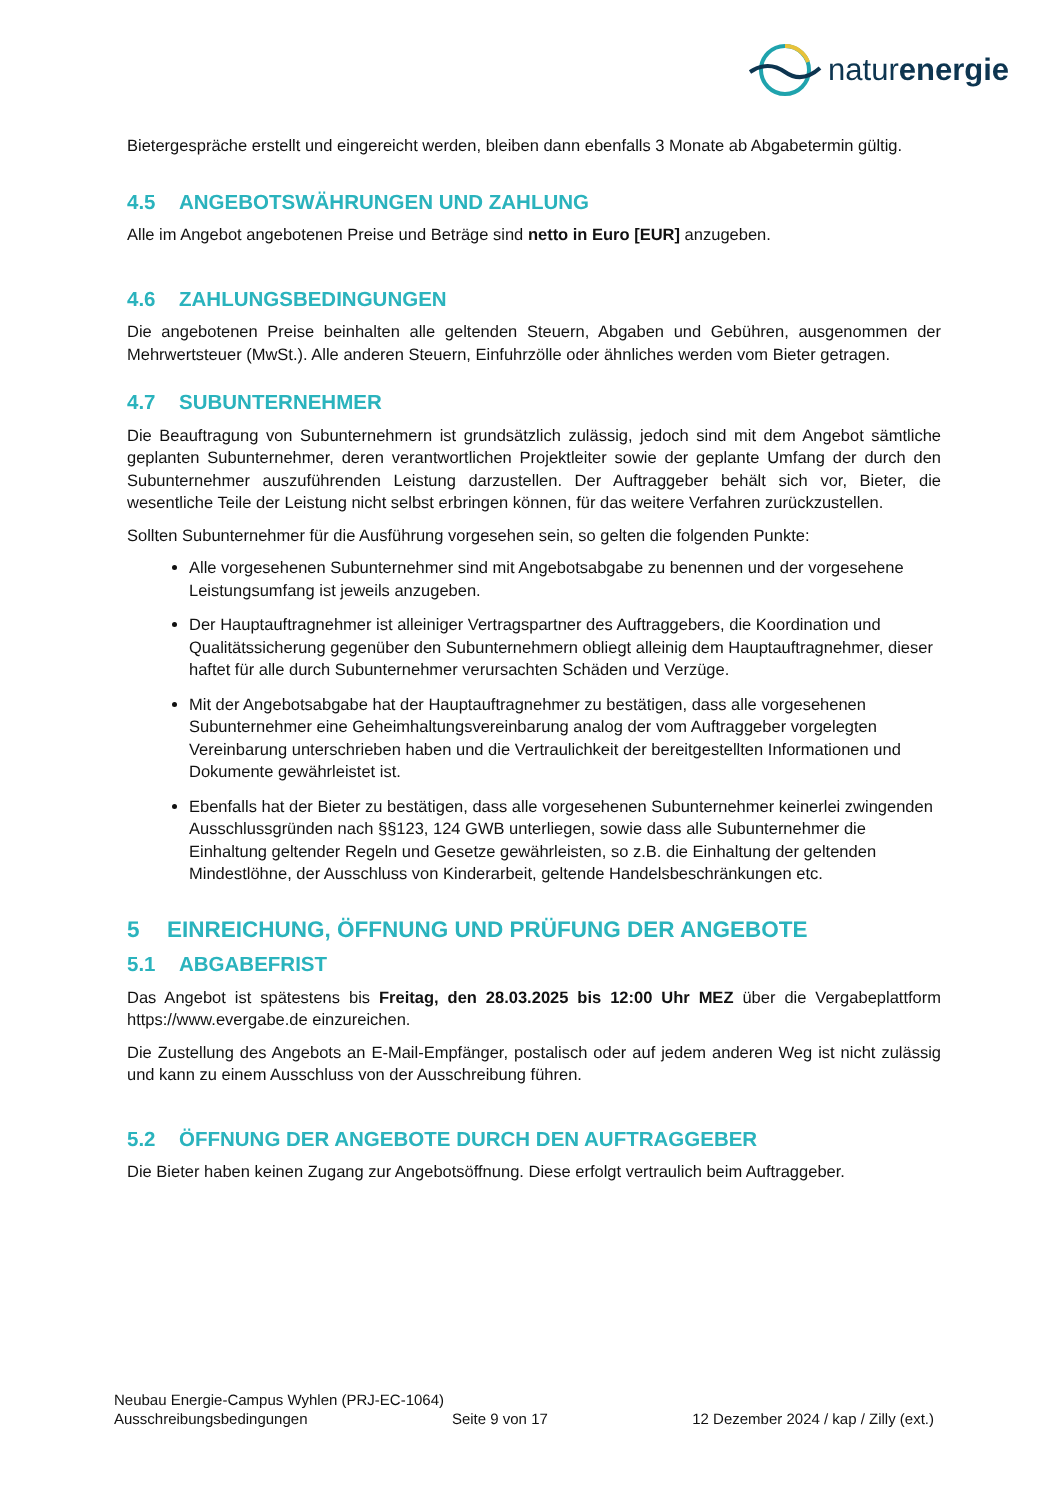naturenergie
Bietergespräche erstellt und eingereicht werden, bleiben dann ebenfalls 3 Monate ab Abgabetermin gültig.
4.5 ANGEBOTSWÄHRUNGEN UND ZAHLUNG
Alle im Angebot angebotenen Preise und Beträge sind netto in Euro [EUR] anzugeben.
4.6 ZAHLUNGSBEDINGUNGEN
Die angebotenen Preise beinhalten alle geltenden Steuern, Abgaben und Gebühren, ausgenommen der Mehrwertsteuer (MwSt.). Alle anderen Steuern, Einfuhrzölle oder ähnliches werden vom Bieter getragen.
4.7 SUBUNTERNEHMER
Die Beauftragung von Subunternehmern ist grundsätzlich zulässig, jedoch sind mit dem Angebot sämtliche geplanten Subunternehmer, deren verantwortlichen Projektleiter sowie der geplante Umfang der durch den Subunternehmer auszuführenden Leistung darzustellen. Der Auftraggeber behält sich vor, Bieter, die wesentliche Teile der Leistung nicht selbst erbringen können, für das weitere Verfahren zurückzustellen.
Sollten Subunternehmer für die Ausführung vorgesehen sein, so gelten die folgenden Punkte:
Alle vorgesehenen Subunternehmer sind mit Angebotsabgabe zu benennen und der vorgesehene Leistungsumfang ist jeweils anzugeben.
Der Hauptauftragnehmer ist alleiniger Vertragspartner des Auftraggebers, die Koordination und Qualitätssicherung gegenüber den Subunternehmern obliegt alleinig dem Hauptauftragnehmer, dieser haftet für alle durch Subunternehmer verursachten Schäden und Verzüge.
Mit der Angebotsabgabe hat der Hauptauftragnehmer zu bestätigen, dass alle vorgesehenen Subunternehmer eine Geheimhaltungsvereinbarung analog der vom Auftraggeber vorgelegten Vereinbarung unterschrieben haben und die Vertraulichkeit der bereitgestellten Informationen und Dokumente gewährleistet ist.
Ebenfalls hat der Bieter zu bestätigen, dass alle vorgesehenen Subunternehmer keinerlei zwingenden Ausschlussgründen nach §§123, 124 GWB unterliegen, sowie dass alle Subunternehmer die Einhaltung geltender Regeln und Gesetze gewährleisten, so z.B. die Einhaltung der geltenden Mindestlöhne, der Ausschluss von Kinderarbeit, geltende Handelsbeschränkungen etc.
5 EINREICHUNG, ÖFFNUNG UND PRÜFUNG DER ANGEBOTE
5.1 ABGABEFRIST
Das Angebot ist spätestens bis Freitag, den 28.03.2025 bis 12:00 Uhr MEZ über die Vergabeplattform https://www.evergabe.de einzureichen.
Die Zustellung des Angebots an E-Mail-Empfänger, postalisch oder auf jedem anderen Weg ist nicht zulässig und kann zu einem Ausschluss von der Ausschreibung führen.
5.2 ÖFFNUNG DER ANGEBOTE DURCH DEN AUFTRAGGEBER
Die Bieter haben keinen Zugang zur Angebotsöffnung. Diese erfolgt vertraulich beim Auftraggeber.
Neubau Energie-Campus Wyhlen (PRJ-EC-1064)
Ausschreibungsbedingungen Seite 9 von 17 12 Dezember 2024 / kap / Zilly (ext.)